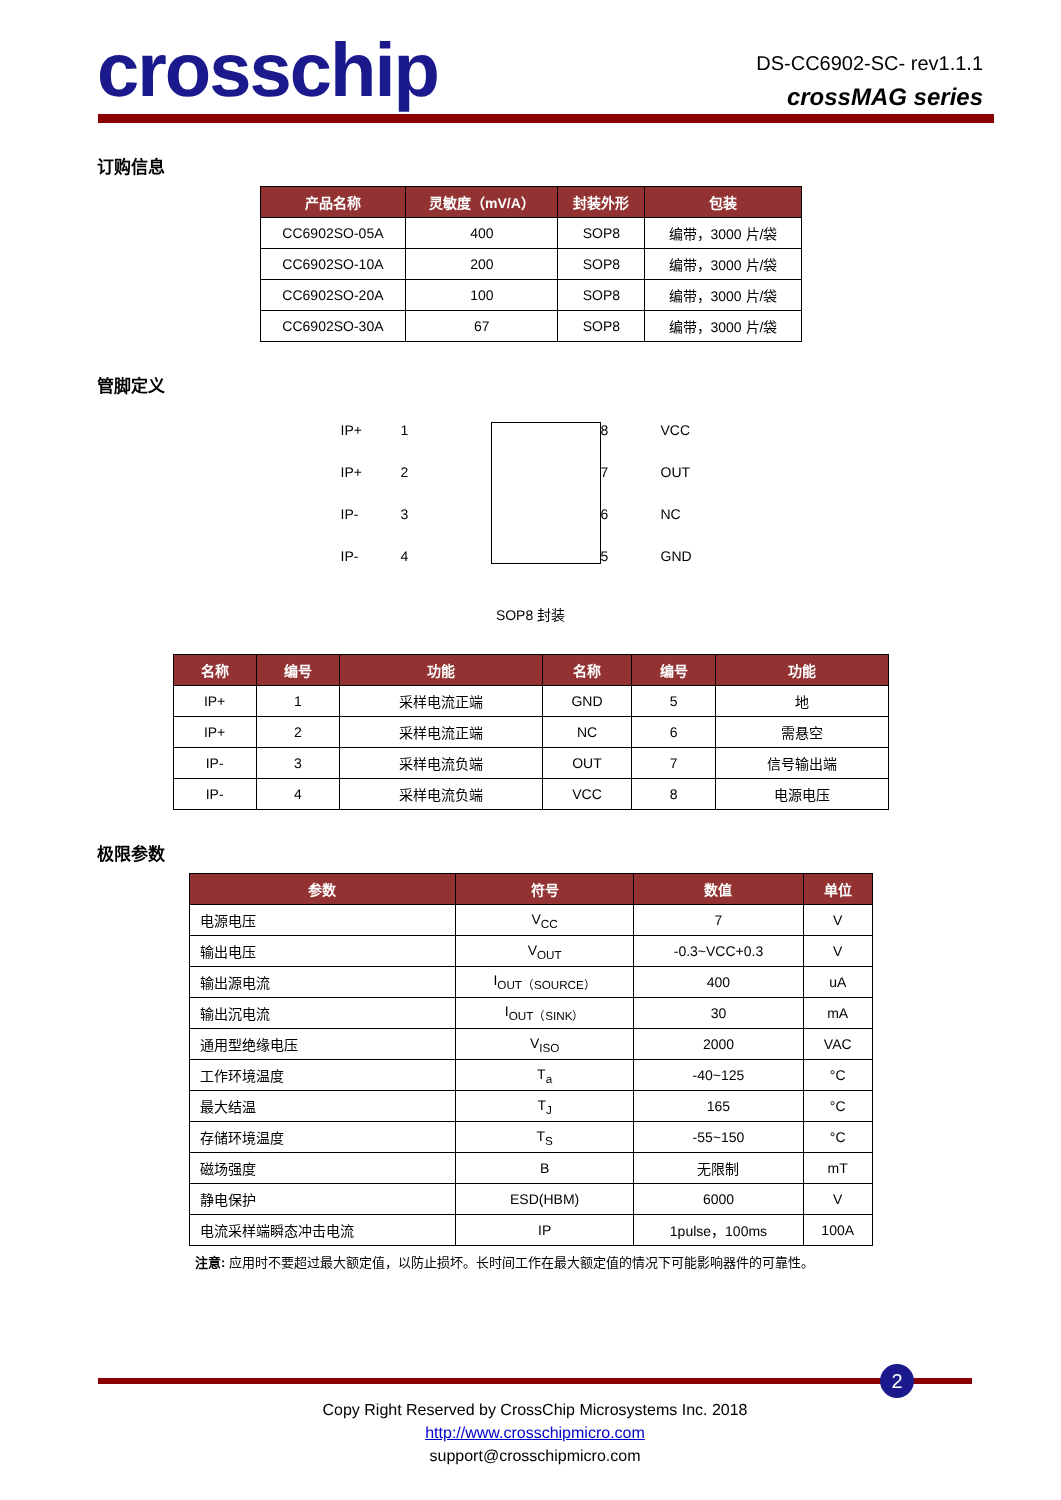crosschip
DS-CC6902-SC- rev1.1.1
crossMAG series
订购信息
| 产品名称 | 灵敏度（mV/A） | 封装外形 | 包装 |
| --- | --- | --- | --- |
| CC6902SO-05A | 400 | SOP8 | 编带，3000 片/袋 |
| CC6902SO-10A | 200 | SOP8 | 编带，3000 片/袋 |
| CC6902SO-20A | 100 | SOP8 | 编带，3000 片/袋 |
| CC6902SO-30A | 67 | SOP8 | 编带，3000 片/袋 |
管脚定义
IP+
1
8
VCC
IP+
2
7
OUT
IP-
3
6
NC
IP-
4
5
GND
SOP8 封装
| 名称 | 编号 | 功能 | 名称 | 编号 | 功能 |
| --- | --- | --- | --- | --- | --- |
| IP+ | 1 | 采样电流正端 | GND | 5 | 地 |
| IP+ | 2 | 采样电流正端 | NC | 6 | 需悬空 |
| IP- | 3 | 采样电流负端 | OUT | 7 | 信号输出端 |
| IP- | 4 | 采样电流负端 | VCC | 8 | 电源电压 |
极限参数
| 参数 | 符号 | 数值 | 单位 |
| --- | --- | --- | --- |
| 电源电压 | V<sub>CC</sub> | 7 | V |
| 输出电压 | V<sub>OUT</sub> | -0.3~VCC+0.3 | V |
| 输出源电流 | I<sub>OUT（SOURCE）</sub> | 400 | uA |
| 输出沉电流 | I<sub>OUT（SINK）</sub> | 30 | mA |
| 通用型绝缘电压 | V<sub>ISO</sub> | 2000 | VAC |
| 工作环境温度 | T<sub>a</sub> | -40~125 | °C |
| 最大结温 | T<sub>J</sub> | 165 | °C |
| 存储环境温度 | T<sub>S</sub> | -55~150 | °C |
| 磁场强度 | B | 无限制 | mT |
| 静电保护 | ESD(HBM) | 6000 | V |
| 电流采样端瞬态冲击电流 | IP | 1pulse，100ms | 100A |
注意: 应用时不要超过最大额定值，以防止损坏。长时间工作在最大额定值的情况下可能影响器件的可靠性。
Copy Right Reserved by CrossChip Microsystems Inc. 2018
http://www.crosschipmicro.com
support@crosschipmicro.com
2